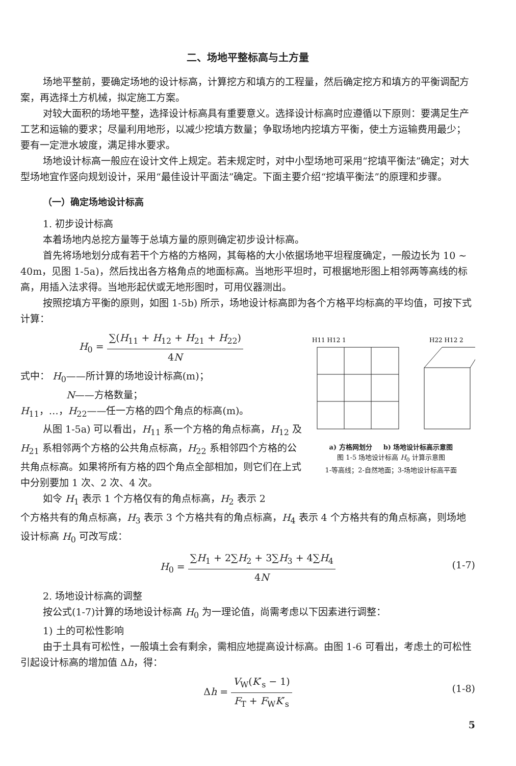二、场地平整标高与土方量
场地平整前，要确定场地的设计标高，计算挖方和填方的工程量，然后确定挖方和填方的平衡调配方案，再选择土方机械，拟定施工方案。
对较大面积的场地平整，选择设计标高具有重要意义。选择设计标高时应遵循以下原则：要满足生产工艺和运输的要求；尽量利用地形，以减少挖填方数量；争取场地内挖填方平衡，使土方运输费用最少；要有一定泄水坡度，满足排水要求。
场地设计标高一般应在设计文件上规定。若未规定时，对中小型场地可采用“挖填平衡法”确定；对大型场地宜作竖向规划设计，采用“最佳设计平面法”确定。下面主要介绍“挖填平衡法”的原理和步骤。
（一）确定场地设计标高
1. 初步设计标高
本着场地内总挖方量等于总填方量的原则确定初步设计标高。
首先将场地划分成有若干个方格的方格网，其每格的大小依据场地平坦程度确定，一般边长为 10 ~ 40m，见图 1-5a)，然后找出各方格角点的地面标高。当地形平坦时，可根据地形图上相邻两等高线的标高，用插入法求得。当地形起伏或无地形图时，可用仪器测出。
按照挖填方平衡的原则，如图 1-5b) 所示，场地设计标高即为各个方格平均标高的平均值，可按下式计算：
H<sub>0</sub> = ∑(H<sub>11</sub> + H<sub>12</sub> + H<sub>21</sub> + H<sub>22</sub>) 4N
式中： H<sub>0</sub>——所计算的场地设计标高(m)；
N——方格数量；
H<sub>11</sub>，…，H<sub>22</sub>——任一方格的四个角点的标高(m)。
从图 1-5a) 可以看出，H<sub>11</sub> 系一个方格的角点标高，H<sub>12</sub> 及 H<sub>21</sub> 系相邻两个方格的公共角点标高，H<sub>22</sub> 系相邻四个方格的公共角点标高。如果将所有方格的四个角点全部相加，则它们在上式中分别要加 1 次、2 次、4 次。
如令 H<sub>1</sub> 表示 1 个方格仅有的角点标高，H<sub>2</sub> 表示 2
H11 H12 1
H22 H12 2
a) 方格网划分 　 b) 场地设计标高示意图
图 1-5 场地设计标高 H<sub>0</sub> 计算示意图
1-等高线；2-自然地面；3-场地设计标高平面
个方格共有的角点标高，H<sub>3</sub> 表示 3 个方格共有的角点标高，H<sub>4</sub> 表示 4 个方格共有的角点标高，则场地设计标高 H<sub>0</sub> 可改写成：
H<sub>0</sub> = ∑H<sub>1</sub> + 2∑H<sub>2</sub> + 3∑H<sub>3</sub> + 4∑H<sub>4</sub> 4N
(1-7)
2. 场地设计标高的调整
按公式(1-7)计算的场地设计标高 H<sub>0</sub> 为一理论值，尚需考虑以下因素进行调整：
1) 土的可松性影响
由于土具有可松性，一般填土会有剩余，需相应地提高设计标高。由图 1-6 可看出，考虑土的可松性引起设计标高的增加值 Δh，得：
Δh = V<sub>W</sub>(K′<sub>s</sub> − 1) F<sub>T</sub> + F<sub>W</sub>K′<sub>s</sub>
(1-8)
5